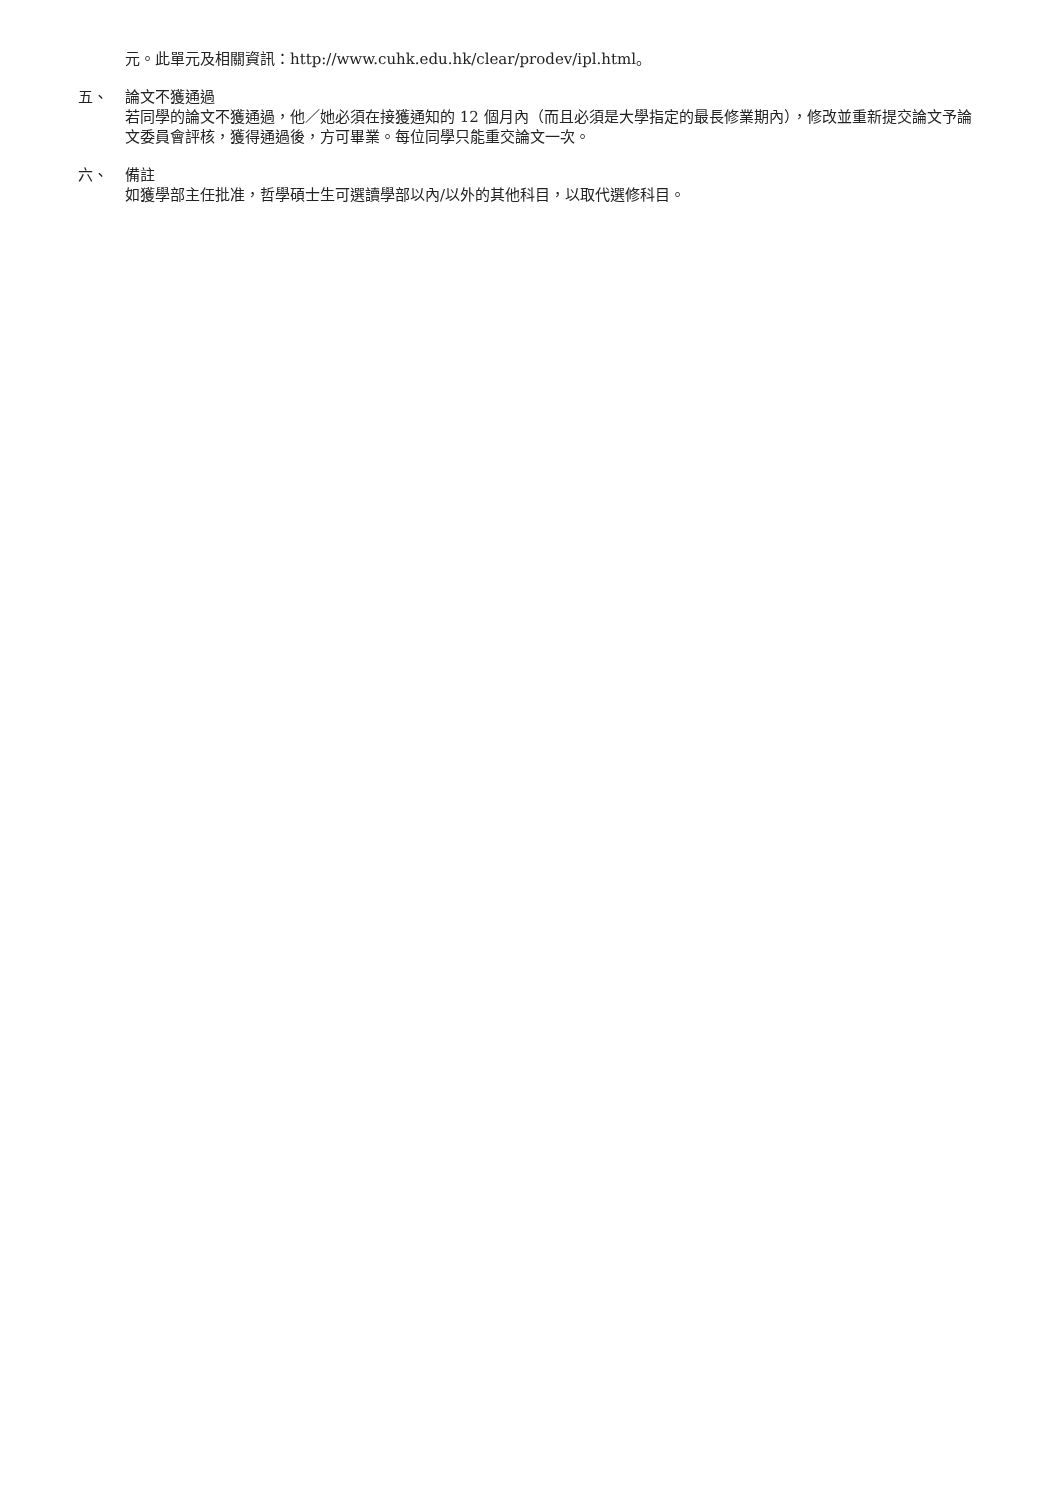元。此單元及相關資訊：http://www.cuhk.edu.hk/clear/prodev/ipl.html。
五、 論文不獲通過
若同學的論文不獲通過，他／她必須在接獲通知的 12 個月內（而且必須是大學指定的最長修業期內），修改並重新提交論文予論文委員會評核，獲得通過後，方可畢業。每位同學只能重交論文一次。
六、 備註
如獲學部主任批准，哲學碩士生可選讀學部以內/以外的其他科目，以取代選修科目。